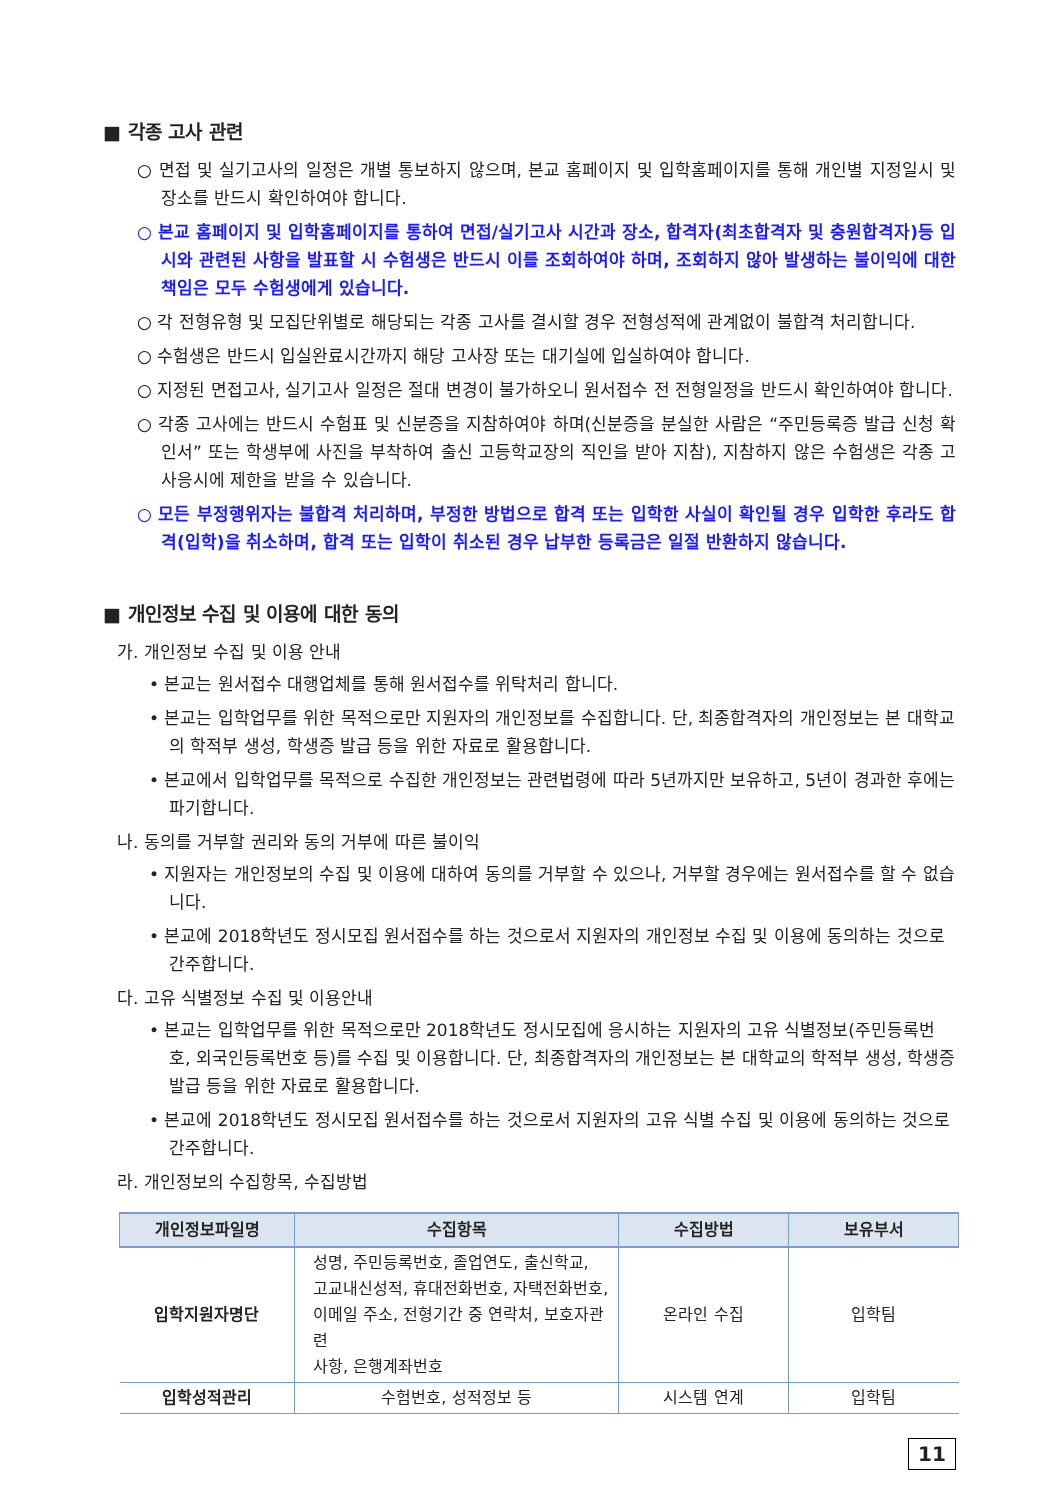■ 각종 고사 관련
○ 면접 및 실기고사의 일정은 개별 통보하지 않으며, 본교 홈페이지 및 입학홈페이지를 통해 개인별 지정일시 및 장소를 반드시 확인하여야 합니다.
○ 본교 홈페이지 및 입학홈페이지를 통하여 면접/실기고사 시간과 장소, 합격자(최초합격자 및 충원합격자)등 입시와 관련된 사항을 발표할 시 수험생은 반드시 이를 조회하여야 하며, 조회하지 않아 발생하는 불이익에 대한 책임은 모두 수험생에게 있습니다.
○ 각 전형유형 및 모집단위별로 해당되는 각종 고사를 결시할 경우 전형성적에 관계없이 불합격 처리합니다.
○ 수험생은 반드시 입실완료시간까지 해당 고사장 또는 대기실에 입실하여야 합니다.
○ 지정된 면접고사, 실기고사 일정은 절대 변경이 불가하오니 원서접수 전 전형일정을 반드시 확인하여야 합니다.
○ 각종 고사에는 반드시 수험표 및 신분증을 지참하여야 하며(신분증을 분실한 사람은 “주민등록증 발급 신청 확인서” 또는 학생부에 사진을 부착하여 출신 고등학교장의 직인을 받아 지참), 지참하지 않은 수험생은 각종 고사응시에 제한을 받을 수 있습니다.
○ 모든 부정행위자는 불합격 처리하며, 부정한 방법으로 합격 또는 입학한 사실이 확인될 경우 입학한 후라도 합격(입학)을 취소하며, 합격 또는 입학이 취소된 경우 납부한 등록금은 일절 반환하지 않습니다.
■ 개인정보 수집 및 이용에 대한 동의
가. 개인정보 수집 및 이용 안내
• 본교는 원서접수 대행업체를 통해 원서접수를 위탁처리 합니다.
• 본교는 입학업무를 위한 목적으로만 지원자의 개인정보를 수집합니다. 단, 최종합격자의 개인정보는 본 대학교의 학적부 생성, 학생증 발급 등을 위한 자료로 활용합니다.
• 본교에서 입학업무를 목적으로 수집한 개인정보는 관련법령에 따라 5년까지만 보유하고, 5년이 경과한 후에는 파기합니다.
나. 동의를 거부할 권리와 동의 거부에 따른 불이익
• 지원자는 개인정보의 수집 및 이용에 대하여 동의를 거부할 수 있으나, 거부할 경우에는 원서접수를 할 수 없습니다.
• 본교에 2018학년도 정시모집 원서접수를 하는 것으로서 지원자의 개인정보 수집 및 이용에 동의하는 것으로 간주합니다.
다. 고유 식별정보 수집 및 이용안내
• 본교는 입학업무를 위한 목적으로만 2018학년도 정시모집에 응시하는 지원자의 고유 식별정보(주민등록번호, 외국인등록번호 등)를 수집 및 이용합니다. 단, 최종합격자의 개인정보는 본 대학교의 학적부 생성, 학생증 발급 등을 위한 자료로 활용합니다.
• 본교에 2018학년도 정시모집 원서접수를 하는 것으로서 지원자의 고유 식별 수집 및 이용에 동의하는 것으로 간주합니다.
라. 개인정보의 수집항목, 수집방법
| 개인정보파일명 | 수집항목 | 수집방법 | 보유부서 |
| --- | --- | --- | --- |
| 입학지원자명단 | 성명, 주민등록번호, 졸업연도, 출신학교, 고교내신성적, 휴대전화번호, 자택전화번호, 이메일 주소, 전형기간 중 연락처, 보호자관련 사항, 은행계좌번호 | 온라인 수집 | 입학팀 |
| 입학성적관리 | 수험번호, 성적정보 등 | 시스템 연계 | 입학팀 |
11